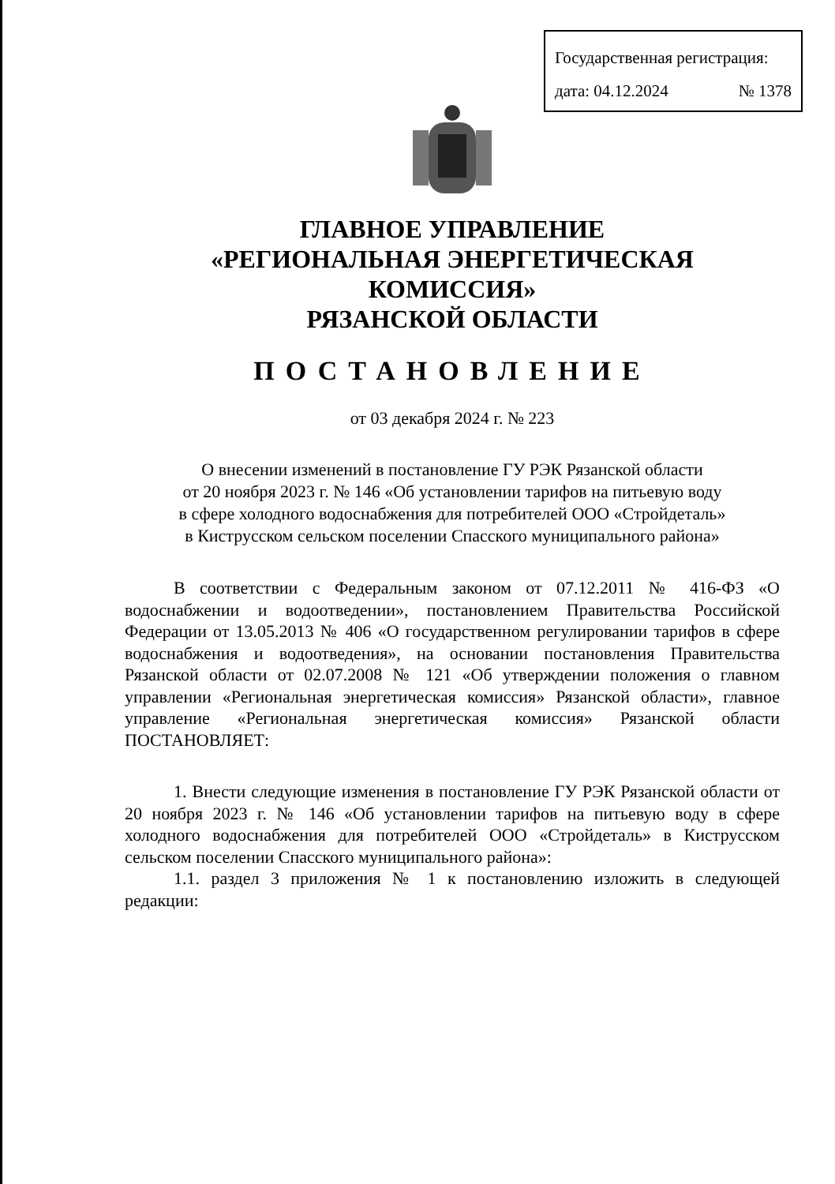Государственная регистрация:
дата: 04.12.2024 № 1378
ГЛАВНОЕ УПРАВЛЕНИЕ
«РЕГИОНАЛЬНАЯ ЭНЕРГЕТИЧЕСКАЯ КОМИССИЯ»
РЯЗАНСКОЙ ОБЛАСТИ
ПОСТАНОВЛЕНИЕ
от 03 декабря 2024 г. № 223
О внесении изменений в постановление ГУ РЭК Рязанской области
от 20 ноября 2023 г. № 146 «Об установлении тарифов на питьевую воду
в сфере холодного водоснабжения для потребителей ООО «Стройдеталь»
в Киструсском сельском поселении Спасского муниципального района»
В соответствии с Федеральным законом от 07.12.2011 № 416-ФЗ «О водоснабжении и водоотведении», постановлением Правительства Российской Федерации от 13.05.2013 № 406 «О государственном регулировании тарифов в сфере водоснабжения и водоотведения», на основании постановления Правительства Рязанской области от 02.07.2008 № 121 «Об утверждении положения о главном управлении «Региональная энергетическая комиссия» Рязанской области», главное управление «Региональная энергетическая комиссия» Рязанской области ПОСТАНОВЛЯЕТ:
1. Внести следующие изменения в постановление ГУ РЭК Рязанской области от 20 ноября 2023 г. № 146 «Об установлении тарифов на питьевую воду в сфере холодного водоснабжения для потребителей ООО «Стройдеталь» в Киструсском сельском поселении Спасского муниципального района»:
1.1. раздел 3 приложения № 1 к постановлению изложить в следующей редакции: